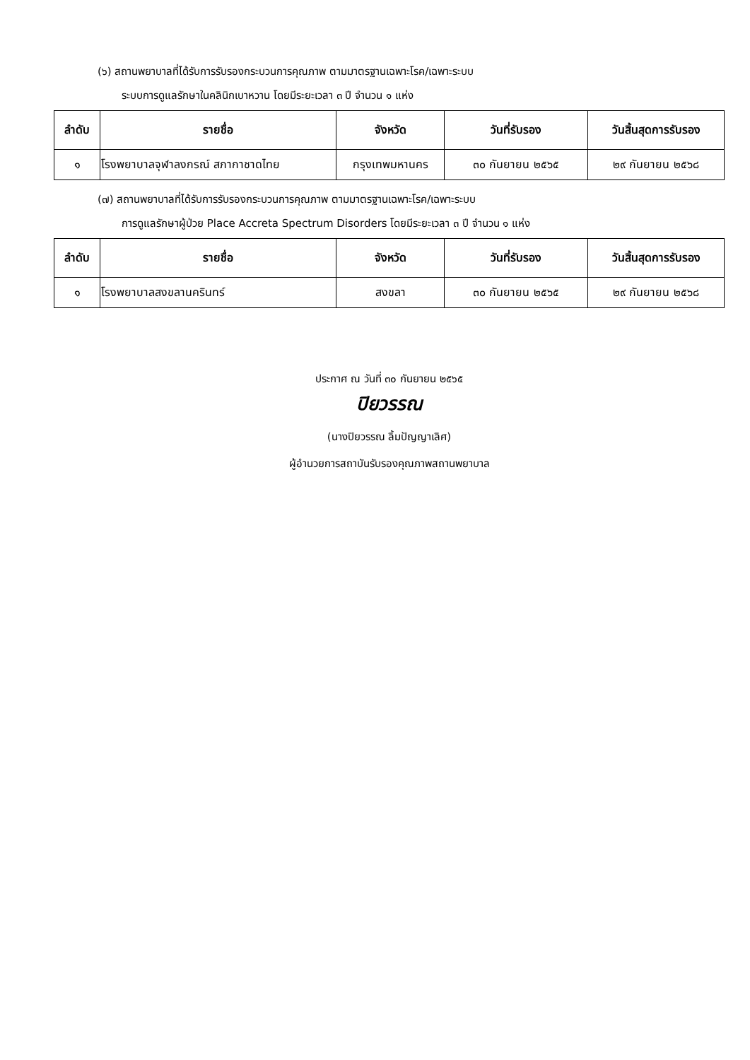(๖) สถานพยาบาลที่ได้รับการรับรองกระบวนการคุณภาพ ตามมาตรฐานเฉพาะโรค/เฉพาะระบบ
ระบบการดูแลรักษาในคลินิกเบาหวาน โดยมีระยะเวลา ๓ ปี จำนวน ๑ แห่ง
| ลำดับ | รายชื่อ | จังหวัด | วันที่รับรอง | วันสิ้นสุดการรับรอง |
| --- | --- | --- | --- | --- |
| ๑ | โรงพยาบาลจุฬาลงกรณ์ สภากาชาดไทย | กรุงเทพมหานคร | ๓๐ กันยายน ๒๕๖๕ | ๒๙ กันยายน ๒๕๖๘ |
(๗) สถานพยาบาลที่ได้รับการรับรองกระบวนการคุณภาพ ตามมาตรฐานเฉพาะโรค/เฉพาะระบบ
การดูแลรักษาผู้ป่วย Place Accreta Spectrum Disorders โดยมีระยะเวลา ๓ ปี จำนวน ๑ แห่ง
| ลำดับ | รายชื่อ | จังหวัด | วันที่รับรอง | วันสิ้นสุดการรับรอง |
| --- | --- | --- | --- | --- |
| ๑ | โรงพยาบาลสงขลานครินทร์ | สงขลา | ๓๐ กันยายน ๒๕๖๕ | ๒๙ กันยายน ๒๕๖๘ |
ประกาศ ณ วันที่ ๓๐ กันยายน ๒๕๖๕
ปิยวรรณ
(นางปิยวรรณ ลิ้มปัญญาเลิศ)
ผู้อำนวยการสถาบันรับรองคุณภาพสถานพยาบาล